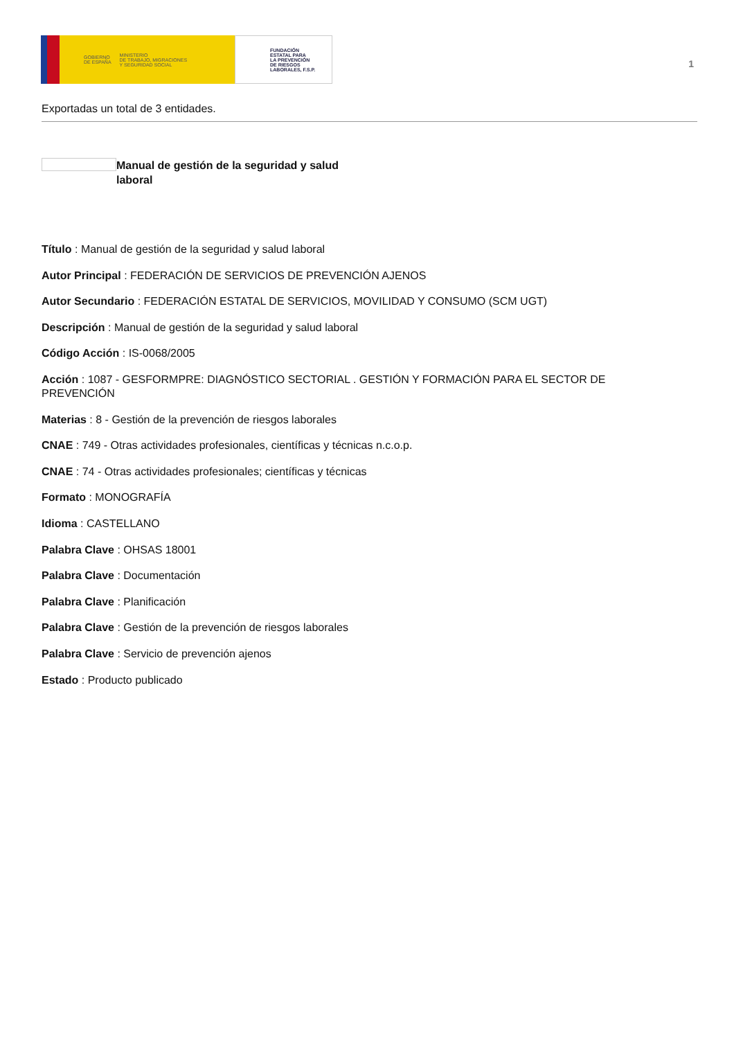GOBIERNO
DE ESPAÑA MINISTERIO
DE TRABAJO, MIGRACIONES
Y SEGURIDAD SOCIAL
FUNDACIÓN
ESTATAL PARA
LA PREVENCIÓN
DE RIESGOS
LABORALES, F.S.P.
1
Exportadas un total de 3 entidades.
Manual de gestión de la seguridad y salud laboral
Título : Manual de gestión de la seguridad y salud laboral
Autor Principal : FEDERACIÓN DE SERVICIOS DE PREVENCIÓN AJENOS
Autor Secundario : FEDERACIÓN ESTATAL DE SERVICIOS, MOVILIDAD Y CONSUMO (SCM UGT)
Descripción : Manual de gestión de la seguridad y salud laboral
Código Acción : IS-0068/2005
Acción : 1087 - GESFORMPRE: DIAGNÓSTICO SECTORIAL . GESTIÓN Y FORMACIÓN PARA EL SECTOR DE PREVENCIÓN
Materias : 8 - Gestión de la prevención de riesgos laborales
CNAE : 749 - Otras actividades profesionales, científicas y técnicas n.c.o.p.
CNAE : 74 - Otras actividades profesionales; científicas y técnicas
Formato : MONOGRAFÍA
Idioma : CASTELLANO
Palabra Clave : OHSAS 18001
Palabra Clave : Documentación
Palabra Clave : Planificación
Palabra Clave : Gestión de la prevención de riesgos laborales
Palabra Clave : Servicio de prevención ajenos
Estado : Producto publicado